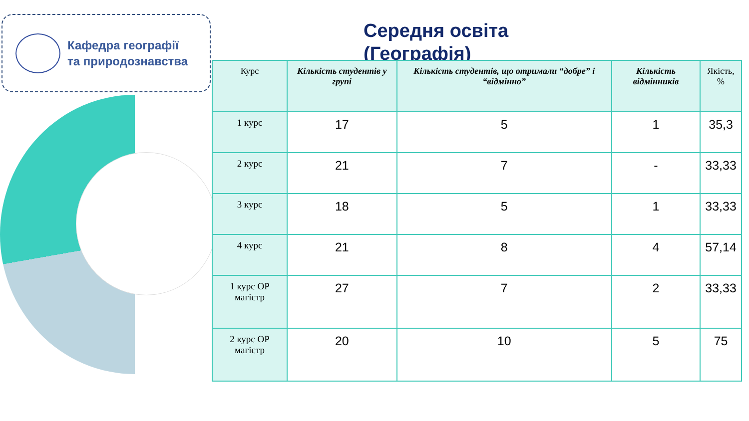Кафедра географії
та природознавства
Середня освіта
(Географія)
| Курс | Кількість студентів у групі | Кількість студентів, що отримали “добре” і “відмінно” | Кількість відмінників | Якість, % |
| --- | --- | --- | --- | --- |
| 1 курс | 17 | 5 | 1 | 35,3 |
| 2 курс | 21 | 7 | - | 33,33 |
| 3 курс | 18 | 5 | 1 | 33,33 |
| 4 курс | 21 | 8 | 4 | 57,14 |
| 1 курс ОР магістр | 27 | 7 | 2 | 33,33 |
| 2 курс ОР магістр | 20 | 10 | 5 | 75 |